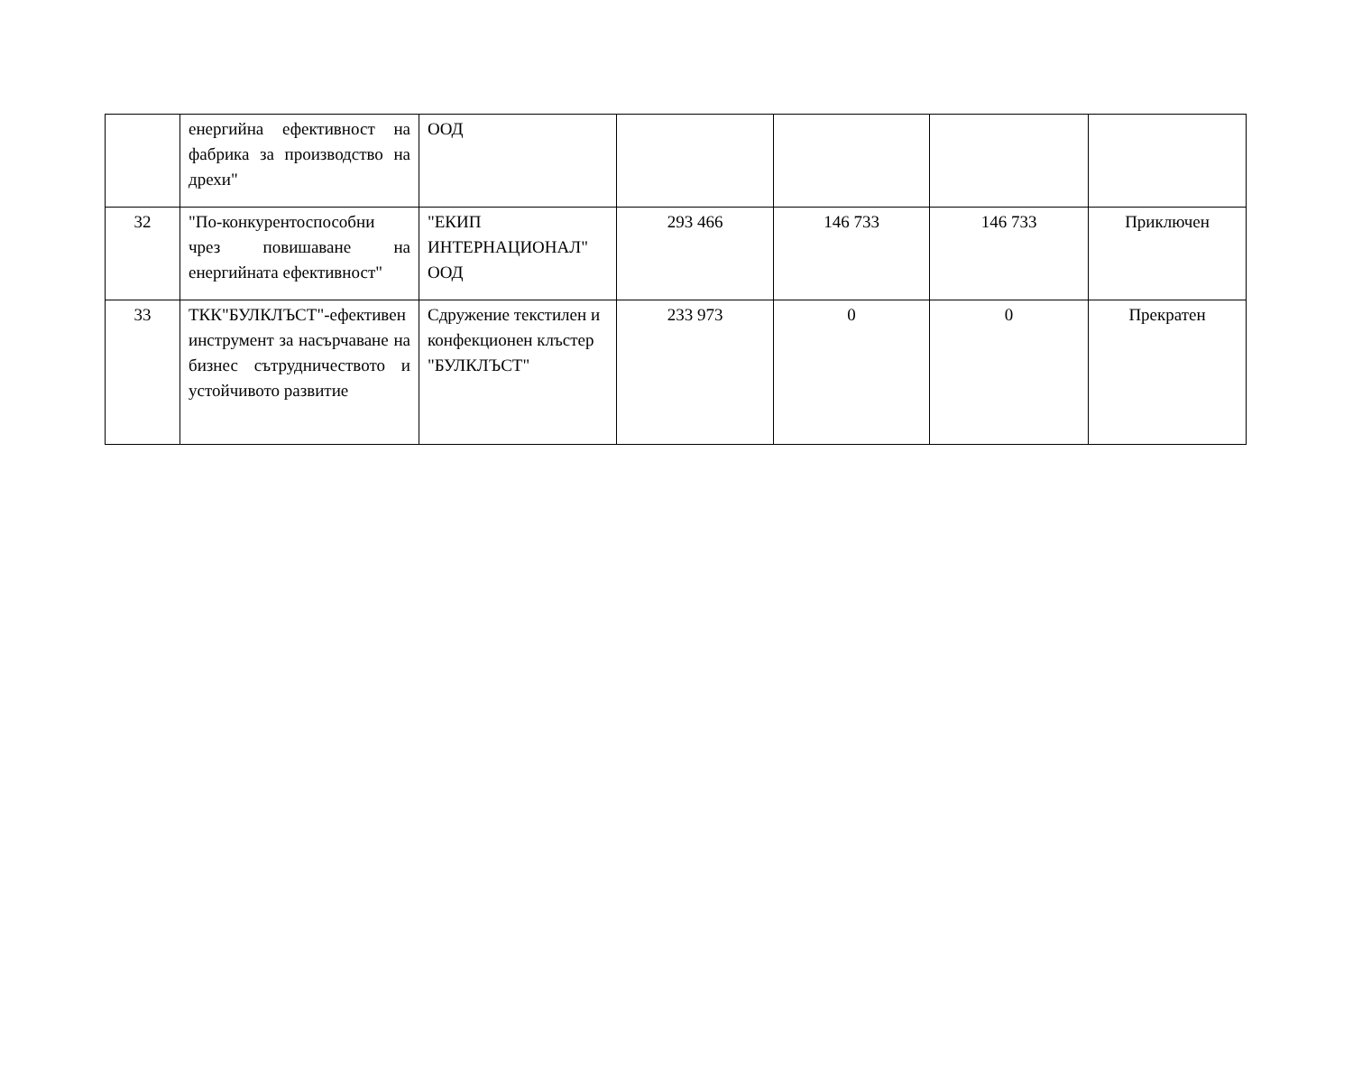| | енергийна ефективност на фабрика за производство на дрехи" | ООД | | | | |
| 32 | "По-конкурентоспособни чрез повишаване на енергийната ефективност" | "ЕКИП ИНТЕРНАЦИОНАЛ" ООД | 293 466 | 146 733 | 146 733 | Приключен |
| 33 | ТКК"БУЛКЛЪСТ"-ефективен инструмент за насърчаване на бизнес сътрудничеството и устойчивото развитие | Сдружение текстилен и конфекционен клъстер "БУЛКЛЪСТ" | 233 973 | 0 | 0 | Прекратен |